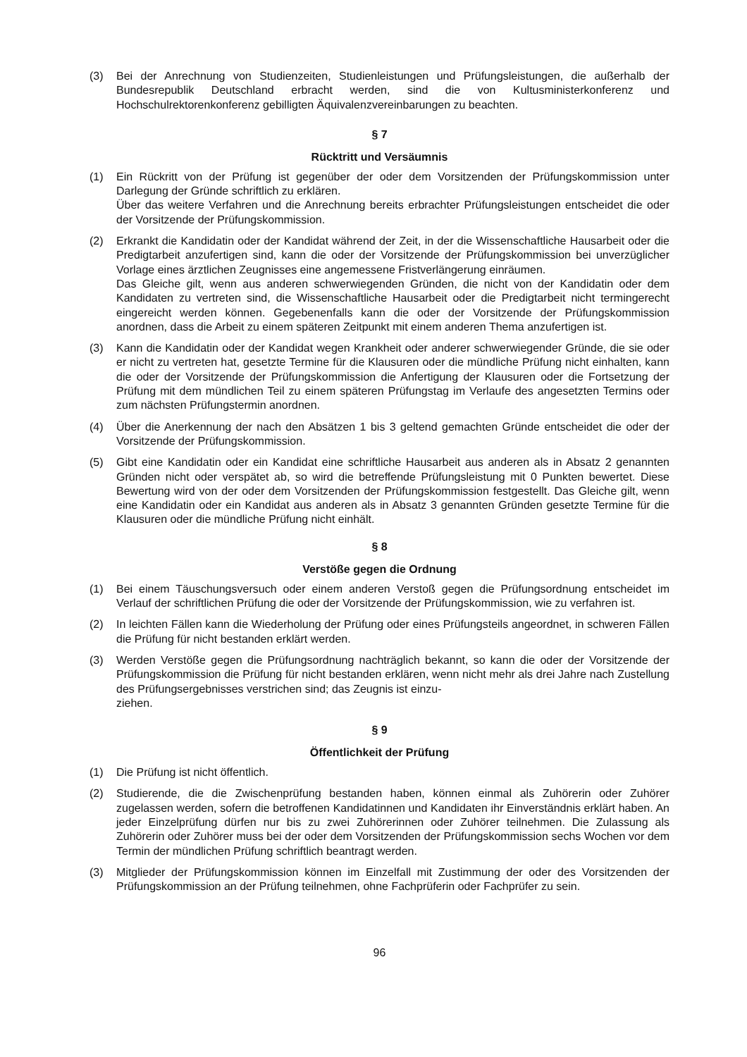(3) Bei der Anrechnung von Studienzeiten, Studienleistungen und Prüfungsleistungen, die außerhalb der Bundesrepublik Deutschland erbracht werden, sind die von Kultusministerkonferenz und Hochschulrektorenkonferenz gebilligten Äquivalenzvereinbarungen zu beachten.
§ 7
Rücktritt und Versäumnis
(1) Ein Rückritt von der Prüfung ist gegenüber der oder dem Vorsitzenden der Prüfungskommission unter Darlegung der Gründe schriftlich zu erklären.
Über das weitere Verfahren und die Anrechnung bereits erbrachter Prüfungsleistungen entscheidet die oder der Vorsitzende der Prüfungskommission.
(2) Erkrankt die Kandidatin oder der Kandidat während der Zeit, in der die Wissenschaftliche Hausarbeit oder die Predigtarbeit anzufertigen sind, kann die oder der Vorsitzende der Prüfungskommission bei unverzüglicher Vorlage eines ärztlichen Zeugnisses eine angemessene Fristverlängerung einräumen.
Das Gleiche gilt, wenn aus anderen schwerwiegenden Gründen, die nicht von der Kandidatin oder dem Kandidaten zu vertreten sind, die Wissenschaftliche Hausarbeit oder die Predigtarbeit nicht termingerecht eingereicht werden können. Gegebenenfalls kann die oder der Vorsitzende der Prüfungskommission anordnen, dass die Arbeit zu einem späteren Zeitpunkt mit einem anderen Thema anzufertigen ist.
(3) Kann die Kandidatin oder der Kandidat wegen Krankheit oder anderer schwerwiegender Gründe, die sie oder er nicht zu vertreten hat, gesetzte Termine für die Klausuren oder die mündliche Prüfung nicht einhalten, kann die oder der Vorsitzende der Prüfungskommission die Anfertigung der Klausuren oder die Fortsetzung der Prüfung mit dem mündlichen Teil zu einem späteren Prüfungstag im Verlaufe des angesetzten Termins oder zum nächsten Prüfungstermin anordnen.
(4) Über die Anerkennung der nach den Absätzen 1 bis 3 geltend gemachten Gründe entscheidet die oder der Vorsitzende der Prüfungskommission.
(5) Gibt eine Kandidatin oder ein Kandidat eine schriftliche Hausarbeit aus anderen als in Absatz 2 genannten Gründen nicht oder verspätet ab, so wird die betreffende Prüfungsleistung mit 0 Punkten bewertet. Diese Bewertung wird von der oder dem Vorsitzenden der Prüfungskommission festgestellt. Das Gleiche gilt, wenn eine Kandidatin oder ein Kandidat aus anderen als in Absatz 3 genannten Gründen gesetzte Termine für die Klausuren oder die mündliche Prüfung nicht einhält.
§ 8
Verstöße gegen die Ordnung
(1) Bei einem Täuschungsversuch oder einem anderen Verstoß gegen die Prüfungsordnung entscheidet im Verlauf der schriftlichen Prüfung die oder der Vorsitzende der Prüfungskommission, wie zu verfahren ist.
(2) In leichten Fällen kann die Wiederholung der Prüfung oder eines Prüfungsteils angeordnet, in schweren Fällen die Prüfung für nicht bestanden erklärt werden.
(3) Werden Verstöße gegen die Prüfungsordnung nachträglich bekannt, so kann die oder der Vorsitzende der Prüfungskommission die Prüfung für nicht bestanden erklären, wenn nicht mehr als drei Jahre nach Zustellung des Prüfungsergebnisses verstrichen sind; das Zeugnis ist einzu-
ziehen.
§ 9
Öffentlichkeit der Prüfung
(1) Die Prüfung ist nicht öffentlich.
(2) Studierende, die die Zwischenprüfung bestanden haben, können einmal als Zuhörerin oder Zuhörer zugelassen werden, sofern die betroffenen Kandidatinnen und Kandidaten ihr Einverständnis erklärt haben. An jeder Einzelprüfung dürfen nur bis zu zwei Zuhörerinnen oder Zuhörer teilnehmen. Die Zulassung als Zuhörerin oder Zuhörer muss bei der oder dem Vorsitzenden der Prüfungskommission sechs Wochen vor dem Termin der mündlichen Prüfung schriftlich beantragt werden.
(3) Mitglieder der Prüfungskommission können im Einzelfall mit Zustimmung der oder des Vorsitzenden der Prüfungskommission an der Prüfung teilnehmen, ohne Fachprüferin oder Fachprüfer zu sein.
96